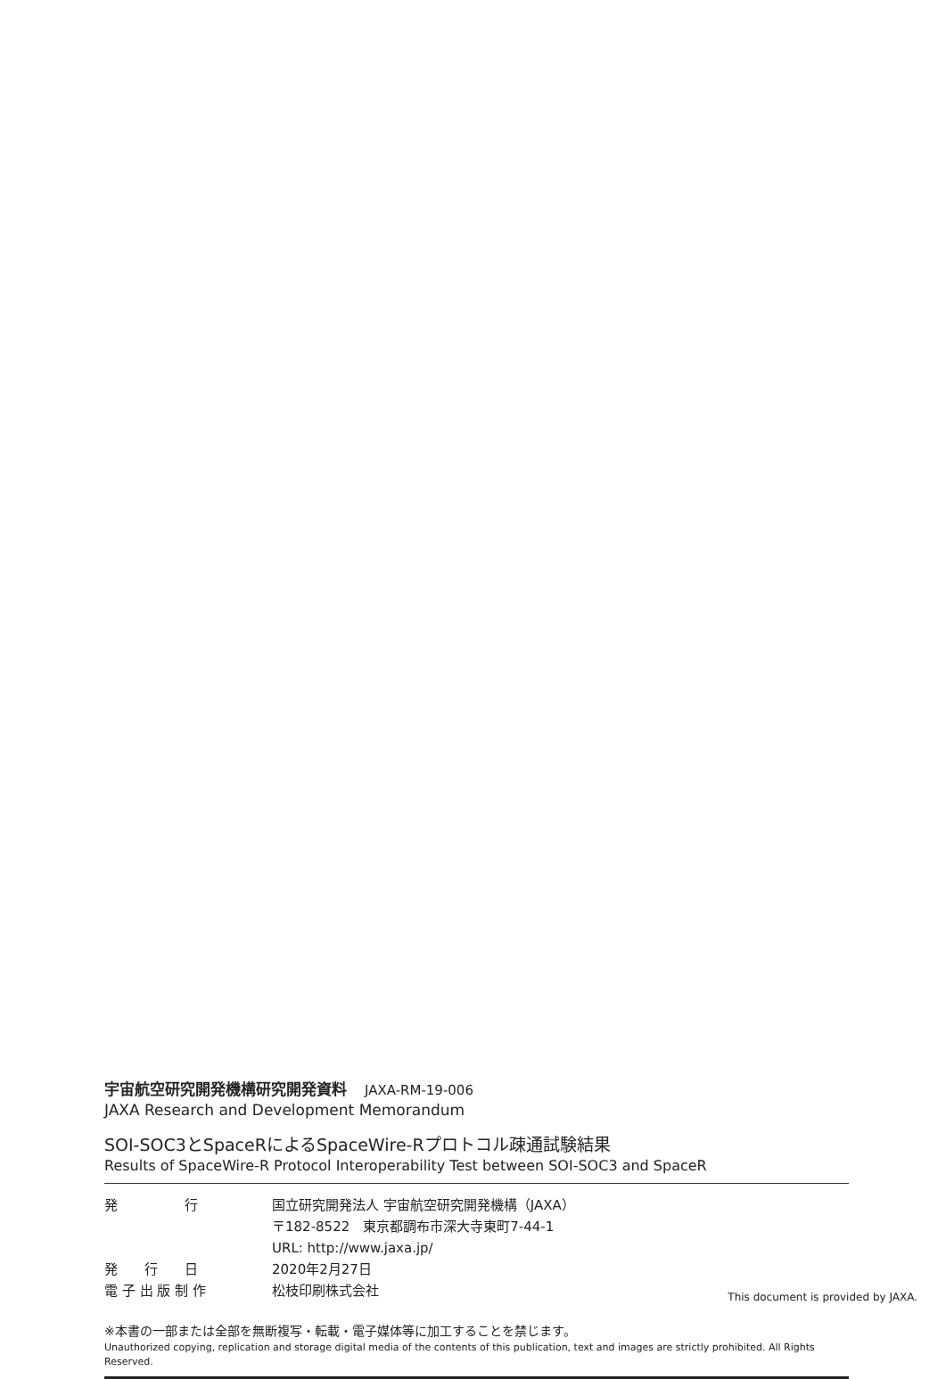宇宙航空研究開発機構研究開発資料 JAXA-RM-19-006
JAXA Research and Development Memorandum
SOI-SOC3とSpaceRによるSpaceWire-Rプロトコル疎通試験結果
Results of SpaceWire-R Protocol Interoperability Test between SOI-SOC3 and SpaceR
発　　　　　行 国立研究開発法人 宇宙航空研究開発機構（JAXA）
〒182-8522　東京都調布市深大寺東町7-44-1
URL: http://www.jaxa.jp/
発　　行　　日 2020年2月27日
電 子 出 版 制 作 松枝印刷株式会社
※本書の一部または全部を無断複写・転載・電子媒体等に加工することを禁じます。
Unauthorized copying, replication and storage digital media of the contents of this publication, text and images are strictly prohibited. All Rights Reserved.
This document is provided by JAXA.